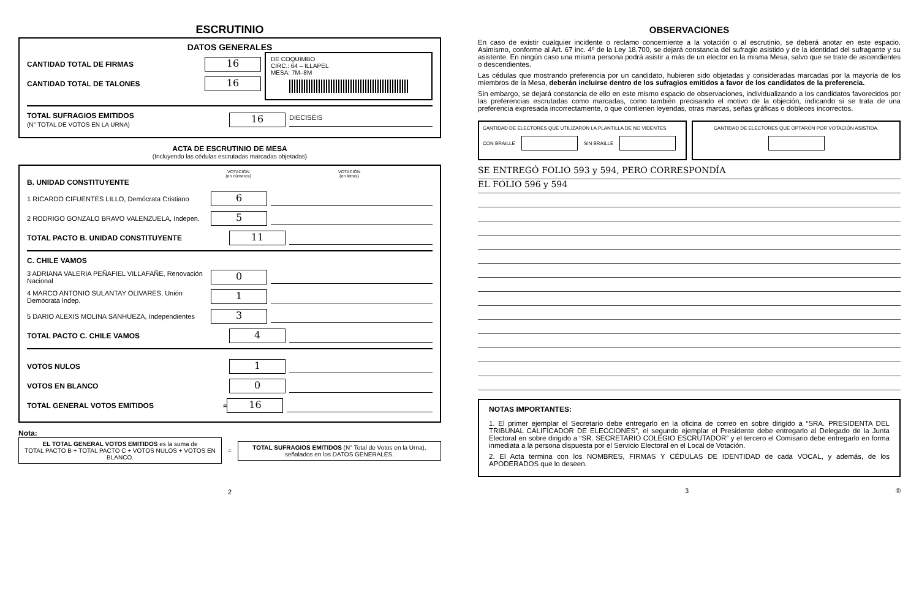ESCRUTINIO
DATOS GENERALES
CANTIDAD TOTAL DE FIRMAS 16
CANTIDAD TOTAL DE TALONES 16
DE COQUIMBO
CIRC.: 64 – ILLAPEL
MESA: 7M–8M
TOTAL SUFRAGIOS EMITIDOS
(N° TOTAL DE VOTOS EN LA URNA) 16 DIECISÉIS
ACTA DE ESCRUTINIO DE MESA
(Incluyendo las cédulas escrutadas marcadas objetadas)
VOTACIÓN
(en números) VOTACIÓN
(en letras)
B. UNIDAD CONSTITUYENTE
1 RICARDO CIFUENTES LILLO, Demócrata Cristiano 6
2 RODRIGO GONZALO BRAVO VALENZUELA, Indepen. 5
TOTAL PACTO B. UNIDAD CONSTITUYENTE 11
C. CHILE VAMOS
3 ADRIANA VALERIA PEÑAFIEL VILLAFAÑE, Renovación Nacional 0
4 MARCO ANTONIO SULANTAY OLIVARES, Unión Demócrata Indep. 1
5 DARIO ALEXIS MOLINA SANHUEZA, Independientes 3
TOTAL PACTO C. CHILE VAMOS 4
VOTOS NULOS 1
VOTOS EN BLANCO 0
TOTAL GENERAL VOTOS EMITIDOS = 16
Nota:
EL TOTAL GENERAL VOTOS EMITIDOS es la suma de
TOTAL PACTO B + TOTAL PACTO C + VOTOS NULOS + VOTOS EN BLANCO.
=
TOTAL SUFRAGIOS EMITIDOS (N° Total de Votos en la Urna),
señalados en los DATOS GENERALES.
2
OBSERVACIONES
En caso de existir cualquier incidente o reclamo concerniente a la votación o al escrutinio, se deberá anotar en este espacio. Asimismo, conforme al Art. 67 inc. 4º de la Ley 18.700, se dejará constancia del sufragio asistido y de la identidad del sufragante y su asistente. En ningún caso una misma persona podrá asistir a más de un elector en la misma Mesa, salvo que se trate de ascendientes o descendientes.
Las cédulas que mostrando preferencia por un candidato, hubieren sido objetadas y consideradas marcadas por la mayoría de los miembros de la Mesa, deberán incluirse dentro de los sufragios emitidos a favor de los candidatos de la preferencia.
Sin embargo, se dejará constancia de ello en este mismo espacio de observaciones, individualizando a los candidatos favorecidos por las preferencias escrutadas como marcadas, como también precisando el motivo de la objeción, indicando si se trata de una preferencia expresada incorrectamente, o que contienen leyendas, otras marcas, señas gráficas o dobleces incorrectos.
CANTIDAD DE ELECTORES QUE UTILIZARON LA PLANTILLA DE NO VIDENTES
CON BRAILLE SIN BRAILLE
CANTIDAD DE ELECTORES QUE OPTARON POR VOTACIÓN ASISTIDA.
SE ENTREGÓ FOLIO 593 y 594, PERO CORRESPONDÍA
EL FOLIO 596 y 594
NOTAS IMPORTANTES:
1. El primer ejemplar el Secretario debe entregarlo en la oficina de correo en sobre dirigido a “SRA. PRESIDENTA DEL TRIBUNAL CALIFICADOR DE ELECCIONES”, el segundo ejemplar el Presidente debe entregarlo al Delegado de la Junta Electoral en sobre dirigido a “SR. SECRETARIO COLEGIO ESCRUTADOR” y el tercero el Comisario debe entregarlo en forma inmediata a la persona dispuesta por el Servicio Electoral en el Local de Votación.
2. El Acta termina con los NOMBRES, FIRMAS Y CÉDULAS DE IDENTIDAD de cada VOCAL, y además, de los APODERADOS que lo deseen.
3 ®